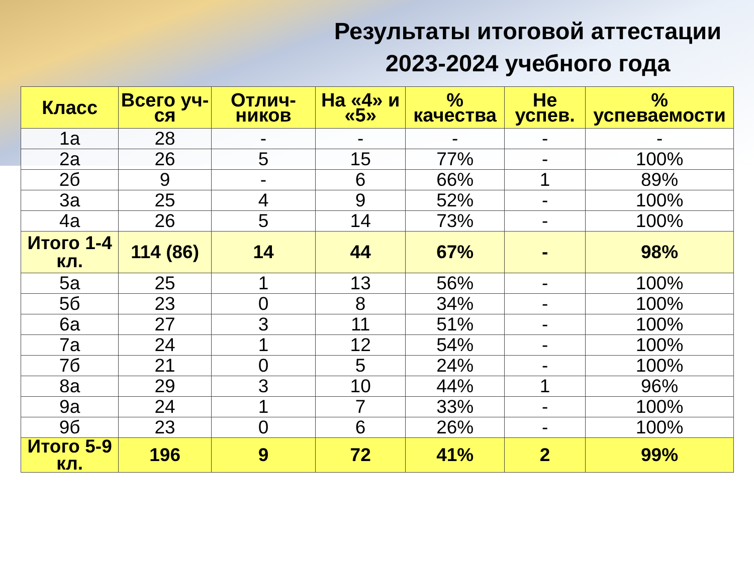Результаты итоговой аттестации 2023-2024 учебного года
| Класс | Всего уч-ся | Отлич-ников | На «4» и «5» | % качества | Не успев. | % успеваемости |
| --- | --- | --- | --- | --- | --- | --- |
| 1а | 28 | - | - | - | - | - |
| 2а | 26 | 5 | 15 | 77% | - | 100% |
| 2б | 9 | - | 6 | 66% | 1 | 89% |
| 3а | 25 | 4 | 9 | 52% | - | 100% |
| 4а | 26 | 5 | 14 | 73% | - | 100% |
| Итого 1-4 кл. | 114 (86) | 14 | 44 | 67% | - | 98% |
| 5а | 25 | 1 | 13 | 56% | - | 100% |
| 5б | 23 | 0 | 8 | 34% | - | 100% |
| 6а | 27 | 3 | 11 | 51% | - | 100% |
| 7а | 24 | 1 | 12 | 54% | - | 100% |
| 7б | 21 | 0 | 5 | 24% | - | 100% |
| 8а | 29 | 3 | 10 | 44% | 1 | 96% |
| 9а | 24 | 1 | 7 | 33% | - | 100% |
| 9б | 23 | 0 | 6 | 26% | - | 100% |
| Итого 5-9 кл. | 196 | 9 | 72 | 41% | 2 | 99% |